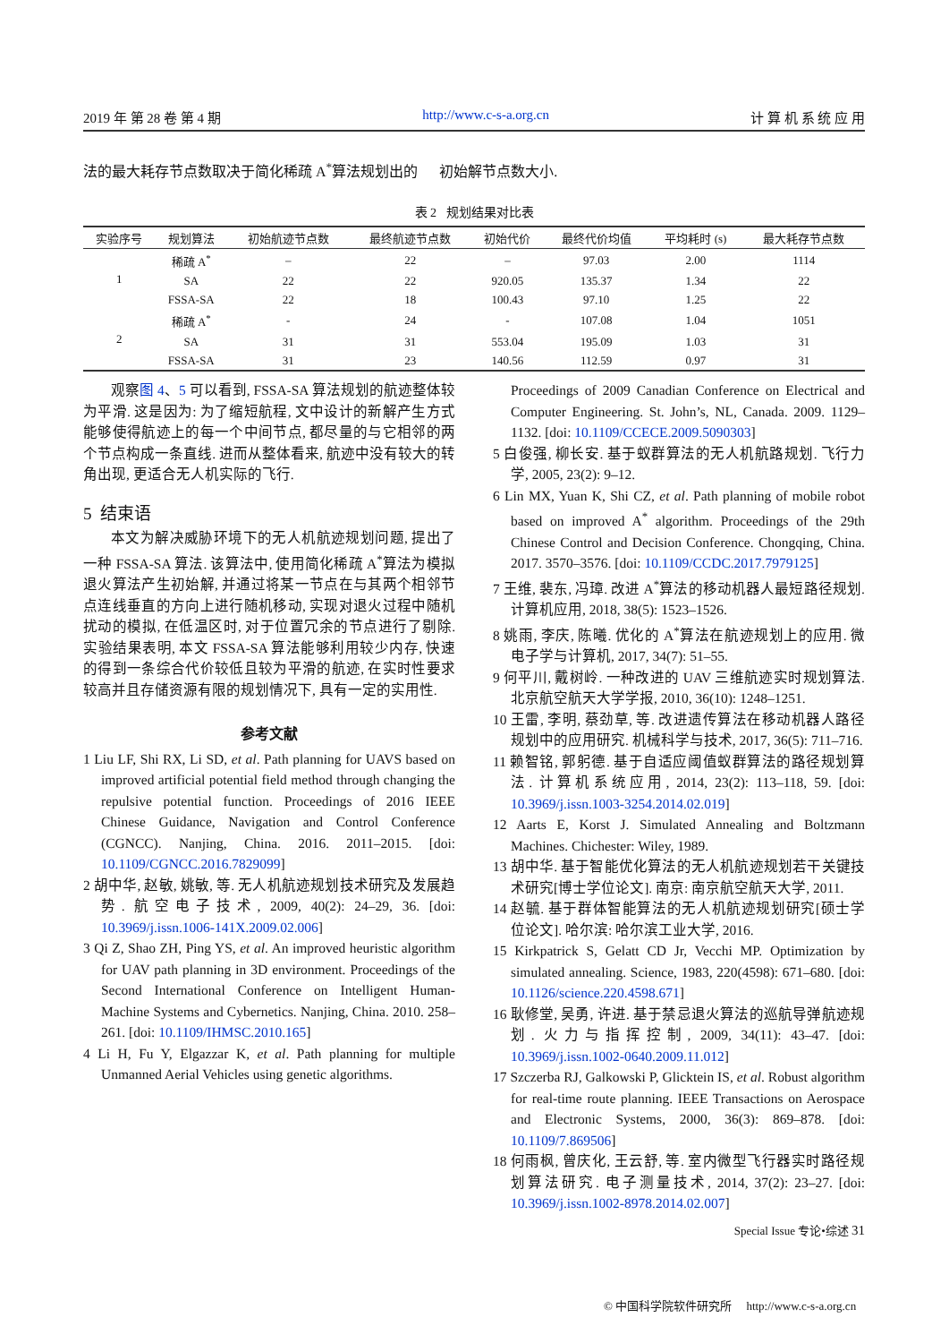2019 年 第 28 卷 第 4 期 http://www.c-s-a.org.cn 计 算 机 系 统 应 用
法的最大耗存节点数取决于简化稀疏 A<sup>*</sup>算法规划出的 初始解节点数大小.
表 2 规划结果对比表
| 实验序号 | 规划算法 | 初始航迹节点数 | 最终航迹节点数 | 初始代价 | 最终代价均值 | 平均耗时 (s) | 最大耗存节点数 |
| --- | --- | --- | --- | --- | --- | --- | --- |
| 1 | 稀疏 A<sup>*</sup> | – | 22 | – | 97.03 | 2.00 | 1114 |
| | SA | 22 | 22 | 920.05 | 135.37 | 1.34 | 22 |
| | FSSA-SA | 22 | 18 | 100.43 | 97.10 | 1.25 | 22 |
| 2 | 稀疏 A<sup>*</sup> | - | 24 | - | 107.08 | 1.04 | 1051 |
| | SA | 31 | 31 | 553.04 | 195.09 | 1.03 | 31 |
| | FSSA-SA | 31 | 23 | 140.56 | 112.59 | 0.97 | 31 |
观察图 4、5 可以看到, FSSA-SA 算法规划的航迹整体较为平滑. 这是因为: 为了缩短航程, 文中设计的新解产生方式能够使得航迹上的每一个中间节点, 都尽量的与它相邻的两个节点构成一条直线. 进而从整体看来, 航迹中没有较大的转角出现, 更适合无人机实际的飞行.
5 结束语
本文为解决威胁环境下的无人机航迹规划问题, 提出了一种 FSSA-SA 算法. 该算法中, 使用简化稀疏 A<sup>*</sup>算法为模拟退火算法产生初始解, 并通过将某一节点在与其两个相邻节点连线垂直的方向上进行随机移动, 实现对退火过程中随机扰动的模拟, 在低温区时, 对于位置冗余的节点进行了剔除. 实验结果表明, 本文 FSSA-SA 算法能够利用较少内存, 快速的得到一条综合代价较低且较为平滑的航迹, 在实时性要求较高并且存储资源有限的规划情况下, 具有一定的实用性.
参考文献
1 Liu LF, Shi RX, Li SD, et al. Path planning for UAVS based on improved artificial potential field method through changing the repulsive potential function. Proceedings of 2016 IEEE Chinese Guidance, Navigation and Control Conference (CGNCC). Nanjing, China. 2016. 2011–2015. [doi: 10.1109/CGNCC.2016.7829099]
2 胡中华, 赵敏, 姚敏, 等. 无人机航迹规划技术研究及发展趋势. 航空电子技术, 2009, 40(2): 24–29, 36. [doi: 10.3969/j.issn.1006-141X.2009.02.006]
3 Qi Z, Shao ZH, Ping YS, et al. An improved heuristic algorithm for UAV path planning in 3D environment. Proceedings of the Second International Conference on Intelligent Human-Machine Systems and Cybernetics. Nanjing, China. 2010. 258–261. [doi: 10.1109/IHMSC.2010.165]
4 Li H, Fu Y, Elgazzar K, et al. Path planning for multiple Unmanned Aerial Vehicles using genetic algorithms.
Proceedings of 2009 Canadian Conference on Electrical and Computer Engineering. St. John’s, NL, Canada. 2009. 1129–1132. [doi: 10.1109/CCECE.2009.5090303]
5 白俊强, 柳长安. 基于蚁群算法的无人机航路规划. 飞行力学, 2005, 23(2): 9–12.
6 Lin MX, Yuan K, Shi CZ, et al. Path planning of mobile robot based on improved A<sup>*</sup> algorithm. Proceedings of the 29th Chinese Control and Decision Conference. Chongqing, China. 2017. 3570–3576. [doi: 10.1109/CCDC.2017.7979125]
7 王维, 裴东, 冯璋. 改进 A<sup>*</sup>算法的移动机器人最短路径规划. 计算机应用, 2018, 38(5): 1523–1526.
8 姚雨, 李庆, 陈曦. 优化的 A<sup>*</sup>算法在航迹规划上的应用. 微电子学与计算机, 2017, 34(7): 51–55.
9 何平川, 戴树岭. 一种改进的 UAV 三维航迹实时规划算法. 北京航空航天大学学报, 2010, 36(10): 1248–1251.
10 王雷, 李明, 蔡劲草, 等. 改进遗传算法在移动机器人路径规划中的应用研究. 机械科学与技术, 2017, 36(5): 711–716.
11 赖智铭, 郭躬德. 基于自适应阈值蚁群算法的路径规划算法. 计算机系统应用, 2014, 23(2): 113–118, 59. [doi: 10.3969/j.issn.1003-3254.2014.02.019]
12 Aarts E, Korst J. Simulated Annealing and Boltzmann Machines. Chichester: Wiley, 1989.
13 胡中华. 基于智能优化算法的无人机航迹规划若干关键技术研究[博士学位论文]. 南京: 南京航空航天大学, 2011.
14 赵毓. 基于群体智能算法的无人机航迹规划研究[硕士学位论文]. 哈尔滨: 哈尔滨工业大学, 2016.
15 Kirkpatrick S, Gelatt CD Jr, Vecchi MP. Optimization by simulated annealing. Science, 1983, 220(4598): 671–680. [doi: 10.1126/science.220.4598.671]
16 耿修堂, 吴勇, 许进. 基于禁忌退火算法的巡航导弹航迹规划. 火力与指挥控制, 2009, 34(11): 43–47. [doi: 10.3969/j.issn.1002-0640.2009.11.012]
17 Szczerba RJ, Galkowski P, Glicktein IS, et al. Robust algorithm for real-time route planning. IEEE Transactions on Aerospace and Electronic Systems, 2000, 36(3): 869–878. [doi: 10.1109/7.869506]
18 何雨枫, 曾庆化, 王云舒, 等. 室内微型飞行器实时路径规划算法研究. 电子测量技术, 2014, 37(2): 23–27. [doi: 10.3969/j.issn.1002-8978.2014.02.007]
Special Issue 专论•综述 31
© 中国科学院软件研究所 http://www.c-s-a.org.cn